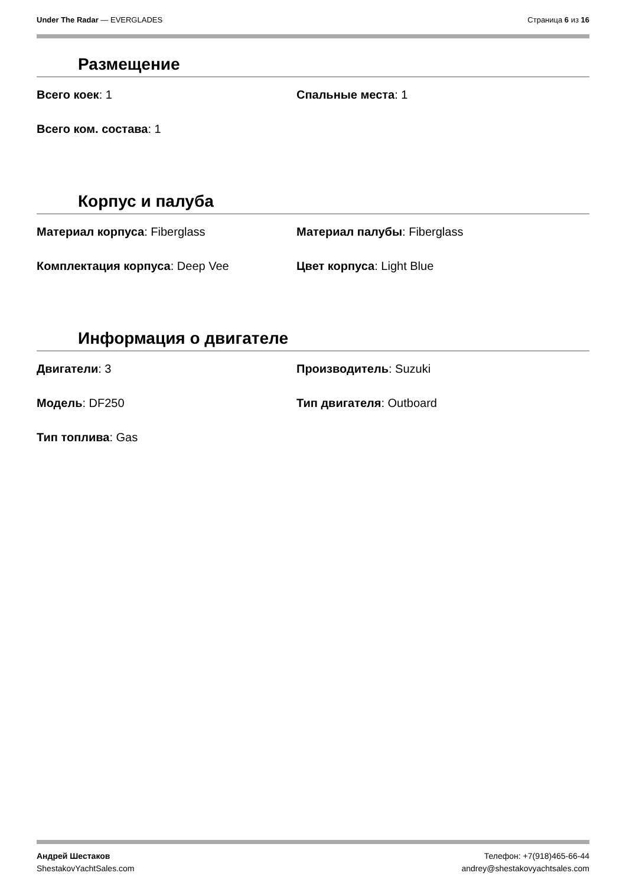Under The Radar — EVERGLADES Страница 6 из 16
Размещение
Всего коек: 1
Спальные места: 1
Всего ком. состава: 1
Корпус и палуба
Материал корпуса: Fiberglass
Материал палубы: Fiberglass
Комплектация корпуса: Deep Vee
Цвет корпуса: Light Blue
Информация о двигателе
Двигатели: 3
Производитель: Suzuki
Модель: DF250
Тип двигателя: Outboard
Тип топлива: Gas
Андрей Шестаков
ShestakovYachtSales.com
Телефон: +7(918)465-66-44
andrey@shestakovyachtsales.com